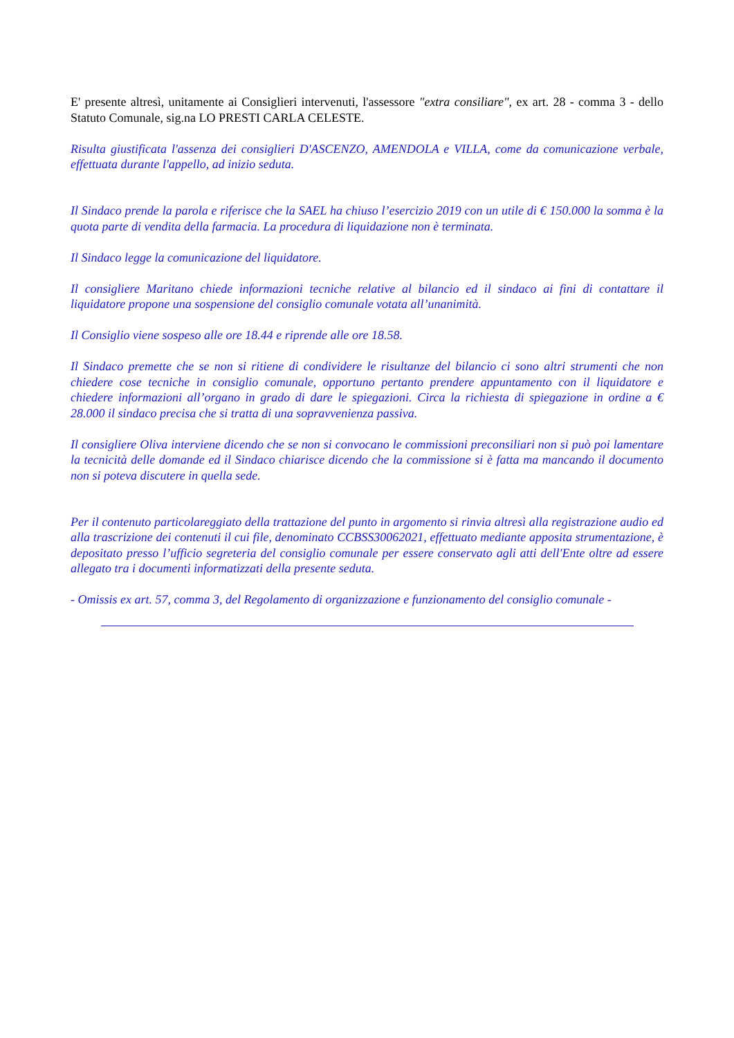E' presente altresì, unitamente ai Consiglieri intervenuti, l'assessore "extra consiliare", ex art. 28 - comma 3 - dello Statuto Comunale, sig.na LO PRESTI CARLA CELESTE.
Risulta giustificata l'assenza dei consiglieri D'ASCENZO, AMENDOLA e VILLA, come da comunicazione verbale, effettuata durante l'appello, ad inizio seduta.
Il Sindaco prende la parola e riferisce che la SAEL ha chiuso l’esercizio 2019 con un utile di € 150.000 la somma è la quota parte di vendita della farmacia. La procedura di liquidazione non è terminata.
Il Sindaco legge la comunicazione del liquidatore.
Il consigliere Maritano chiede informazioni tecniche relative al bilancio ed il sindaco ai fini di contattare il liquidatore propone una sospensione del consiglio comunale votata all’unanimità.
Il Consiglio viene sospeso alle ore 18.44 e riprende alle ore 18.58.
Il Sindaco premette che se non si ritiene di condividere le risultanze del bilancio ci sono altri strumenti che non chiedere cose tecniche in consiglio comunale, opportuno pertanto prendere appuntamento con il liquidatore e chiedere informazioni all’organo in grado di dare le spiegazioni. Circa la richiesta di spiegazione in ordine a € 28.000 il sindaco precisa che si tratta di una sopravvenienza passiva.
Il consigliere Oliva interviene dicendo che se non si convocano le commissioni preconsiliari non si può poi lamentare la tecnicità delle domande ed il Sindaco chiarisce dicendo che la commissione si è fatta ma mancando il documento non si poteva discutere in quella sede.
Per il contenuto particolareggiato della trattazione del punto in argomento si rinvia altresì alla registrazione audio ed alla trascrizione dei contenuti il cui file, denominato CCBSS30062021, effettuato mediante apposita strumentazione, è depositato presso l’ufficio segreteria del consiglio comunale per essere conservato agli atti dell'Ente oltre ad essere allegato tra i documenti informatizzati della presente seduta.
- Omissis ex art. 57, comma 3, del Regolamento di organizzazione e funzionamento del consiglio comunale -